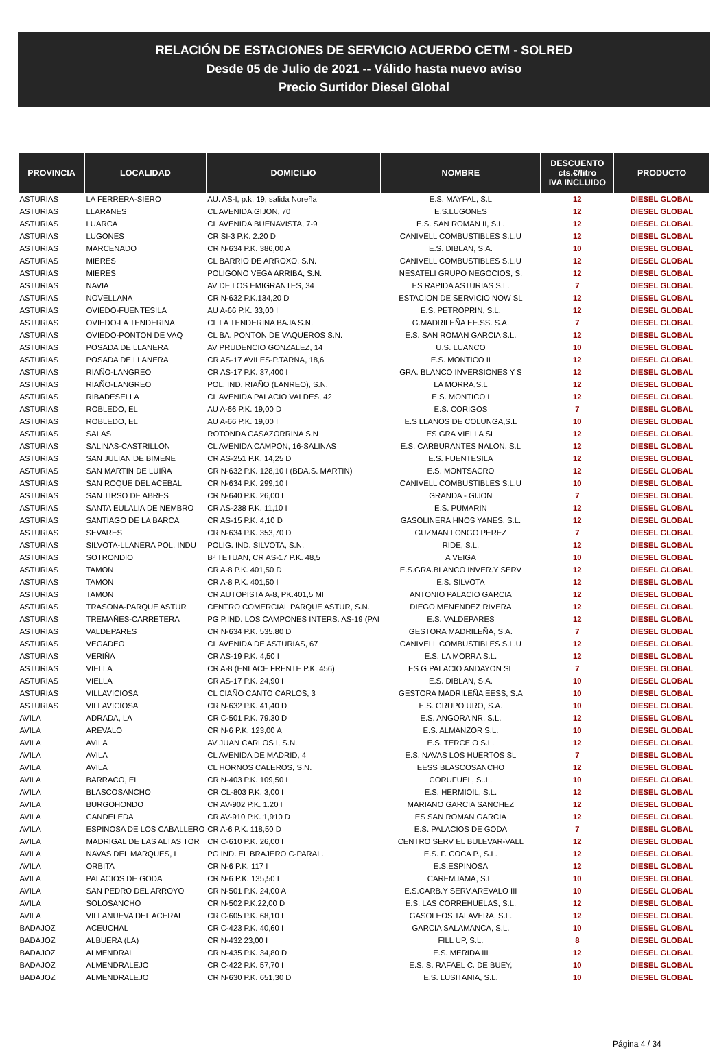RELACIÓN DE ESTACIONES DE SERVICIO ACUERDO CETM - SOLRED
Desde 05 de Julio de 2021 -- Válido hasta nuevo aviso
Precio Surtidor Diesel Global
| PROVINCIA | LOCALIDAD | DOMICILIO | NOMBRE | DESCUENTO cts.€/litro IVA INCLUIDO | PRODUCTO |
| --- | --- | --- | --- | --- | --- |
| ASTURIAS | LA FERRERA-SIERO | AU. AS-I, p.k. 19, salida Noreña | E.S. MAYFAL, S.L | 12 | DIESEL GLOBAL |
| ASTURIAS | LLARANES | CL AVENIDA GIJON, 70 | E.S.LUGONES | 12 | DIESEL GLOBAL |
| ASTURIAS | LUARCA | CL AVENIDA BUENAVISTA, 7-9 | E.S. SAN ROMAN II, S.L. | 12 | DIESEL GLOBAL |
| ASTURIAS | LUGONES | CR SI-3 P.K. 2.20 D | CANIVELL COMBUSTIBLES S.L.U | 12 | DIESEL GLOBAL |
| ASTURIAS | MARCENADO | CR N-634 P.K. 386,00 A | E.S. DIBLAN, S.A. | 10 | DIESEL GLOBAL |
| ASTURIAS | MIERES | CL BARRIO DE ARROXO, S.N. | CANIVELL COMBUSTIBLES S.L.U | 12 | DIESEL GLOBAL |
| ASTURIAS | MIERES | POLIGONO VEGA ARRIBA, S.N. | NESATELI GRUPO NEGOCIOS, S. | 12 | DIESEL GLOBAL |
| ASTURIAS | NAVIA | AV DE LOS EMIGRANTES, 34 | ES RAPIDA ASTURIAS S.L. | 7 | DIESEL GLOBAL |
| ASTURIAS | NOVELLANA | CR N-632 P.K.134,20 D | ESTACION DE SERVICIO NOW SL | 12 | DIESEL GLOBAL |
| ASTURIAS | OVIEDO-FUENTESILA | AU A-66 P.K. 33,00 I | E.S. PETROPRIN, S.L. | 12 | DIESEL GLOBAL |
| ASTURIAS | OVIEDO-LA TENDERINA | CL LA TENDERINA BAJA S.N. | G.MADRILEÑA EE.SS. S.A. | 7 | DIESEL GLOBAL |
| ASTURIAS | OVIEDO-PONTON DE VAQ | CL BA. PONTON DE VAQUEROS S.N. | E.S. SAN ROMAN GARCIA S.L. | 12 | DIESEL GLOBAL |
| ASTURIAS | POSADA DE LLANERA | AV PRUDENCIO GONZALEZ, 14 | U.S. LUANCO | 10 | DIESEL GLOBAL |
| ASTURIAS | POSADA DE LLANERA | CR AS-17 AVILES-P.TARNA, 18,6 | E.S. MONTICO II | 12 | DIESEL GLOBAL |
| ASTURIAS | RIAÑO-LANGREO | CR AS-17 P.K. 37,400 I | GRA. BLANCO INVERSIONES Y S | 12 | DIESEL GLOBAL |
| ASTURIAS | RIAÑO-LANGREO | POL. IND. RIAÑO (LANREO), S.N. | LA MORRA,S.L | 12 | DIESEL GLOBAL |
| ASTURIAS | RIBADESELLA | CL AVENIDA PALACIO VALDES, 42 | E.S. MONTICO I | 12 | DIESEL GLOBAL |
| ASTURIAS | ROBLEDO, EL | AU A-66 P.K. 19,00 D | E.S. CORIGOS | 7 | DIESEL GLOBAL |
| ASTURIAS | ROBLEDO, EL | AU A-66 P.K. 19,00 I | E.S LLANOS DE COLUNGA,S.L | 10 | DIESEL GLOBAL |
| ASTURIAS | SALAS | ROTONDA CASAZORRINA S.N | ES GRA VIELLA SL | 12 | DIESEL GLOBAL |
| ASTURIAS | SALINAS-CASTRILLON | CL AVENIDA CAMPON, 16-SALINAS | E.S. CARBURANTES NALON, S.L | 12 | DIESEL GLOBAL |
| ASTURIAS | SAN JULIAN DE BIMENE | CR AS-251 P.K. 14,25 D | E.S. FUENTESILA | 12 | DIESEL GLOBAL |
| ASTURIAS | SAN MARTIN DE LUIÑA | CR N-632 P.K. 128,10 I (BDA.S. MARTIN) | E.S. MONTSACRO | 12 | DIESEL GLOBAL |
| ASTURIAS | SAN ROQUE DEL ACEBAL | CR N-634 P.K. 299,10 I | CANIVELL COMBUSTIBLES S.L.U | 10 | DIESEL GLOBAL |
| ASTURIAS | SAN TIRSO DE ABRES | CR N-640 P.K. 26,00 I | GRANDA - GIJON | 7 | DIESEL GLOBAL |
| ASTURIAS | SANTA EULALIA DE NEMBRO | CR AS-238 P.K. 11,10 I | E.S. PUMARIN | 12 | DIESEL GLOBAL |
| ASTURIAS | SANTIAGO DE LA BARCA | CR AS-15 P.K. 4,10 D | GASOLINERA HNOS YANES, S.L. | 12 | DIESEL GLOBAL |
| ASTURIAS | SEVARES | CR N-634 P.K. 353,70 D | GUZMAN LONGO PEREZ | 7 | DIESEL GLOBAL |
| ASTURIAS | SILVOTA-LLANERA POL. INDU | POLIG. IND. SILVOTA, S.N. | RIDE, S.L. | 12 | DIESEL GLOBAL |
| ASTURIAS | SOTRONDIO | Bº TETUAN, CR AS-17 P.K. 48,5 | A VEIGA | 10 | DIESEL GLOBAL |
| ASTURIAS | TAMON | CR A-8 P.K. 401,50 D | E.S.GRA.BLANCO INVER.Y SERV | 12 | DIESEL GLOBAL |
| ASTURIAS | TAMON | CR A-8 P.K. 401,50 I | E.S. SILVOTA | 12 | DIESEL GLOBAL |
| ASTURIAS | TAMON | CR AUTOPISTA A-8, PK.401,5 MI | ANTONIO PALACIO GARCIA | 12 | DIESEL GLOBAL |
| ASTURIAS | TRASONA-PARQUE ASTUR | CENTRO COMERCIAL PARQUE ASTUR, S.N. | DIEGO MENENDEZ RIVERA | 12 | DIESEL GLOBAL |
| ASTURIAS | TREMAÑES-CARRETERA | PG P.IND. LOS CAMPONES INTERS. AS-19 (PAI | E.S. VALDEPARES | 12 | DIESEL GLOBAL |
| ASTURIAS | VALDEPARES | CR N-634 P.K. 535.80 D | GESTORA MADRILEÑA, S.A. | 7 | DIESEL GLOBAL |
| ASTURIAS | VEGADEO | CL AVENIDA DE ASTURIAS, 67 | CANIVELL COMBUSTIBLES S.L.U | 12 | DIESEL GLOBAL |
| ASTURIAS | VERIÑA | CR AS-19 P.K. 4,50 I | E.S. LA MORRA S.L. | 12 | DIESEL GLOBAL |
| ASTURIAS | VIELLA | CR A-8 (ENLACE FRENTE P.K. 456) | ES G PALACIO ANDAYON SL | 7 | DIESEL GLOBAL |
| ASTURIAS | VIELLA | CR AS-17 P.K. 24,90 I | E.S. DIBLAN, S.A. | 10 | DIESEL GLOBAL |
| ASTURIAS | VILLAVICIOSA | CL CIAÑO CANTO CARLOS, 3 | GESTORA MADRILEÑA EESS, S.A | 10 | DIESEL GLOBAL |
| ASTURIAS | VILLAVICIOSA | CR N-632 P.K. 41,40 D | E.S. GRUPO URO, S.A. | 10 | DIESEL GLOBAL |
| AVILA | ADRADA, LA | CR C-501 P.K. 79.30 D | E.S. ANGORA NR, S.L. | 12 | DIESEL GLOBAL |
| AVILA | AREVALO | CR N-6 P.K. 123,00 A | E.S. ALMANZOR S.L. | 10 | DIESEL GLOBAL |
| AVILA | AVILA | AV JUAN CARLOS I, S.N. | E.S. TERCE O S.L. | 12 | DIESEL GLOBAL |
| AVILA | AVILA | CL AVENIDA DE MADRID, 4 | E.S. NAVAS LOS HUERTOS SL | 7 | DIESEL GLOBAL |
| AVILA | AVILA | CL HORNOS CALEROS, S.N. | EESS BLASCOSANCHO | 12 | DIESEL GLOBAL |
| AVILA | BARRACO, EL | CR N-403 P.K. 109,50 I | CORUFUEL, S..L. | 10 | DIESEL GLOBAL |
| AVILA | BLASCOSANCHO | CR CL-803 P.K. 3,00 I | E.S. HERMIOIL, S.L. | 12 | DIESEL GLOBAL |
| AVILA | BURGOHONDO | CR AV-902 P.K. 1.20 I | MARIANO GARCIA SANCHEZ | 12 | DIESEL GLOBAL |
| AVILA | CANDELEDA | CR AV-910 P.K. 1,910 D | ES SAN ROMAN GARCIA | 12 | DIESEL GLOBAL |
| AVILA | ESPINOSA DE LOS CABALLERO | CR A-6 P.K. 118,50 D | E.S. PALACIOS DE GODA | 7 | DIESEL GLOBAL |
| AVILA | MADRIGAL DE LAS ALTAS TOR | CR C-610 P.K. 26,00 I | CENTRO SERV EL BULEVAR-VALL | 12 | DIESEL GLOBAL |
| AVILA | NAVAS DEL MARQUES, L | PG IND. EL BRAJERO C-PARAL. | E.S. F. COCA P., S.L. | 12 | DIESEL GLOBAL |
| AVILA | ORBITA | CR N-6 P.K. 117 I | E.S.ESPINOSA | 12 | DIESEL GLOBAL |
| AVILA | PALACIOS DE GODA | CR N-6 P.K. 135,50 I | CAREMJAMA, S.L. | 10 | DIESEL GLOBAL |
| AVILA | SAN PEDRO DEL ARROYO | CR N-501 P.K. 24,00 A | E.S.CARB.Y SERV.AREVALO III | 10 | DIESEL GLOBAL |
| AVILA | SOLOSANCHO | CR N-502 P.K.22,00 D | E.S. LAS CORREHUELAS, S.L. | 12 | DIESEL GLOBAL |
| AVILA | VILLANUEVA DEL ACERAL | CR C-605 P.K. 68,10 I | GASOLEOS TALAVERA, S.L. | 12 | DIESEL GLOBAL |
| BADAJOZ | ACEUCHAL | CR C-423 P.K. 40,60 I | GARCIA SALAMANCA, S.L. | 10 | DIESEL GLOBAL |
| BADAJOZ | ALBUERA (LA) | CR N-432 23,00 I | FILL UP, S.L. | 8 | DIESEL GLOBAL |
| BADAJOZ | ALMENDRAL | CR N-435 P.K. 34,80 D | E.S. MERIDA III | 12 | DIESEL GLOBAL |
| BADAJOZ | ALMENDRALEJO | CR C-422 P.K. 57,70 I | E.S. S. RAFAEL C. DE BUEY, | 10 | DIESEL GLOBAL |
| BADAJOZ | ALMENDRALEJO | CR N-630 P.K. 651,30 D | E.S. LUSITANIA, S.L. | 10 | DIESEL GLOBAL |
Página 4 / 34